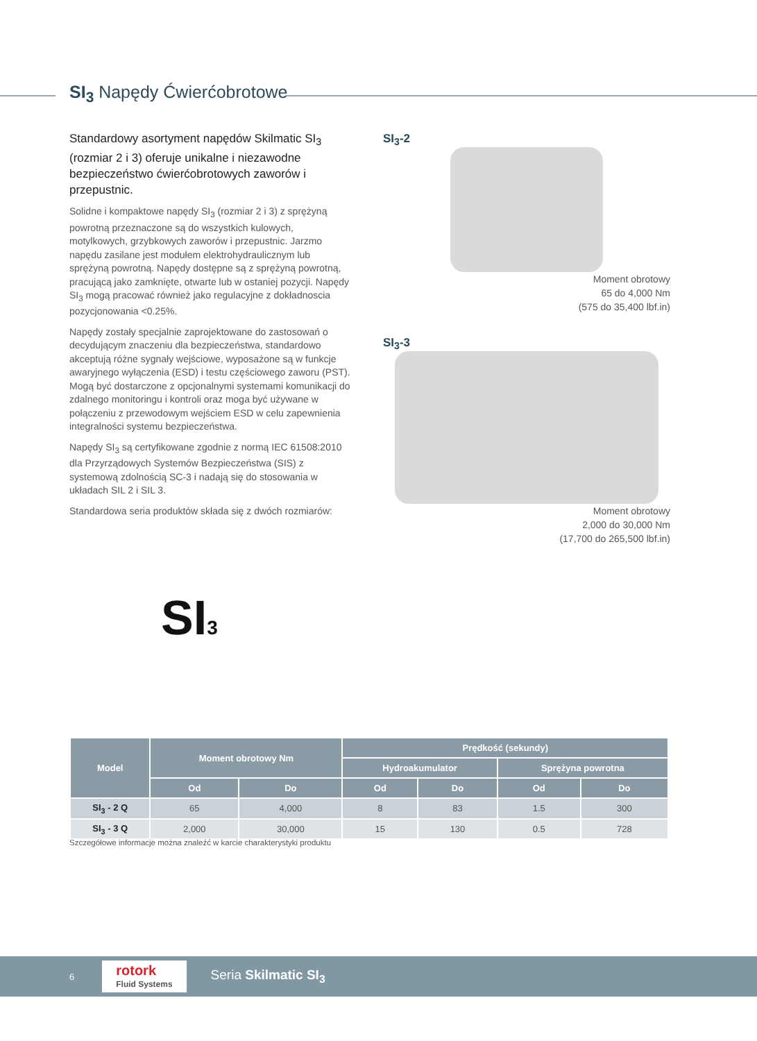SI<sub>3</sub> Napędy Ćwierćobrotowe
Standardowy asortyment napędów Skilmatic SI<sub>3</sub> (rozmiar 2 i 3) oferuje unikalne i niezawodne bezpieczeństwo ćwierćobrotowych zaworów i przepustnic.
Solidne i kompaktowe napędy SI<sub>3</sub> (rozmiar 2 i 3) z sprężyną powrotną przeznaczone są do wszystkich kulowych, motylkowych, grzybkowych zaworów i przepustnic. Jarzmo napędu zasilane jest modułem elektrohydraulicznym lub sprężyną powrotną. Napędy dostępne są z sprężyną powrotną, pracującą jako zamknięte, otwarte lub w ostaniej pozycji. Napędy SI<sub>3</sub> mogą pracować również jako regulacyjne z dokładnoscia pozycjonowania <0.25%.
Napędy zostały specjalnie zaprojektowane do zastosowań o decydującym znaczeniu dla bezpieczeństwa, standardowo akceptują różne sygnały wejściowe, wyposażone są w funkcje awaryjnego wyłączenia (ESD) i testu częściowego zaworu (PST). Mogą być dostarczone z opcjonalnymi systemami komunikacji do zdalnego monitoringu i kontroli oraz moga być używane w połączeniu z przewodowym wejściem ESD w celu zapewnienia integralności systemu bezpieczeństwa.
Napędy SI<sub>3</sub> są certyfikowane zgodnie z normą IEC 61508:2010 dla Przyrządowych Systemów Bezpieczeństwa (SIS) z systemową zdolnością SC-3 i nadają się do stosowania w układach SIL 2 i SIL 3.
Standardowa seria produktów składa się z dwóch rozmiarów:
SI<sub>3</sub>-2
Moment obrotowy
65 do 4,000 Nm
(575 do 35,400 lbf.in)
SI<sub>3</sub>-3
Moment obrotowy
2,000 do 30,000 Nm
(17,700 do 265,500 lbf.in)
SI3
| Model | Moment obrotowy Nm | | Prędkość (sekundy) | | | |
| --- | --- | --- | --- | --- | --- | --- |
| | | | Hydroakumulator | | Sprężyna powrotna | |
| | Od | Do | Od | Do | Od | Do |
| SI<sub>3</sub> - 2 Q | 65 | 4,000 | 8 | 83 | 1.5 | 300 |
| SI<sub>3</sub> - 3 Q | 2,000 | 30,000 | 15 | 130 | 0.5 | 728 |
Szczegółowe informacje można znaleźć w karcie charakterystyki produktu
6 rotork
Fluid Systems Seria Skilmatic SI<sub>3</sub>